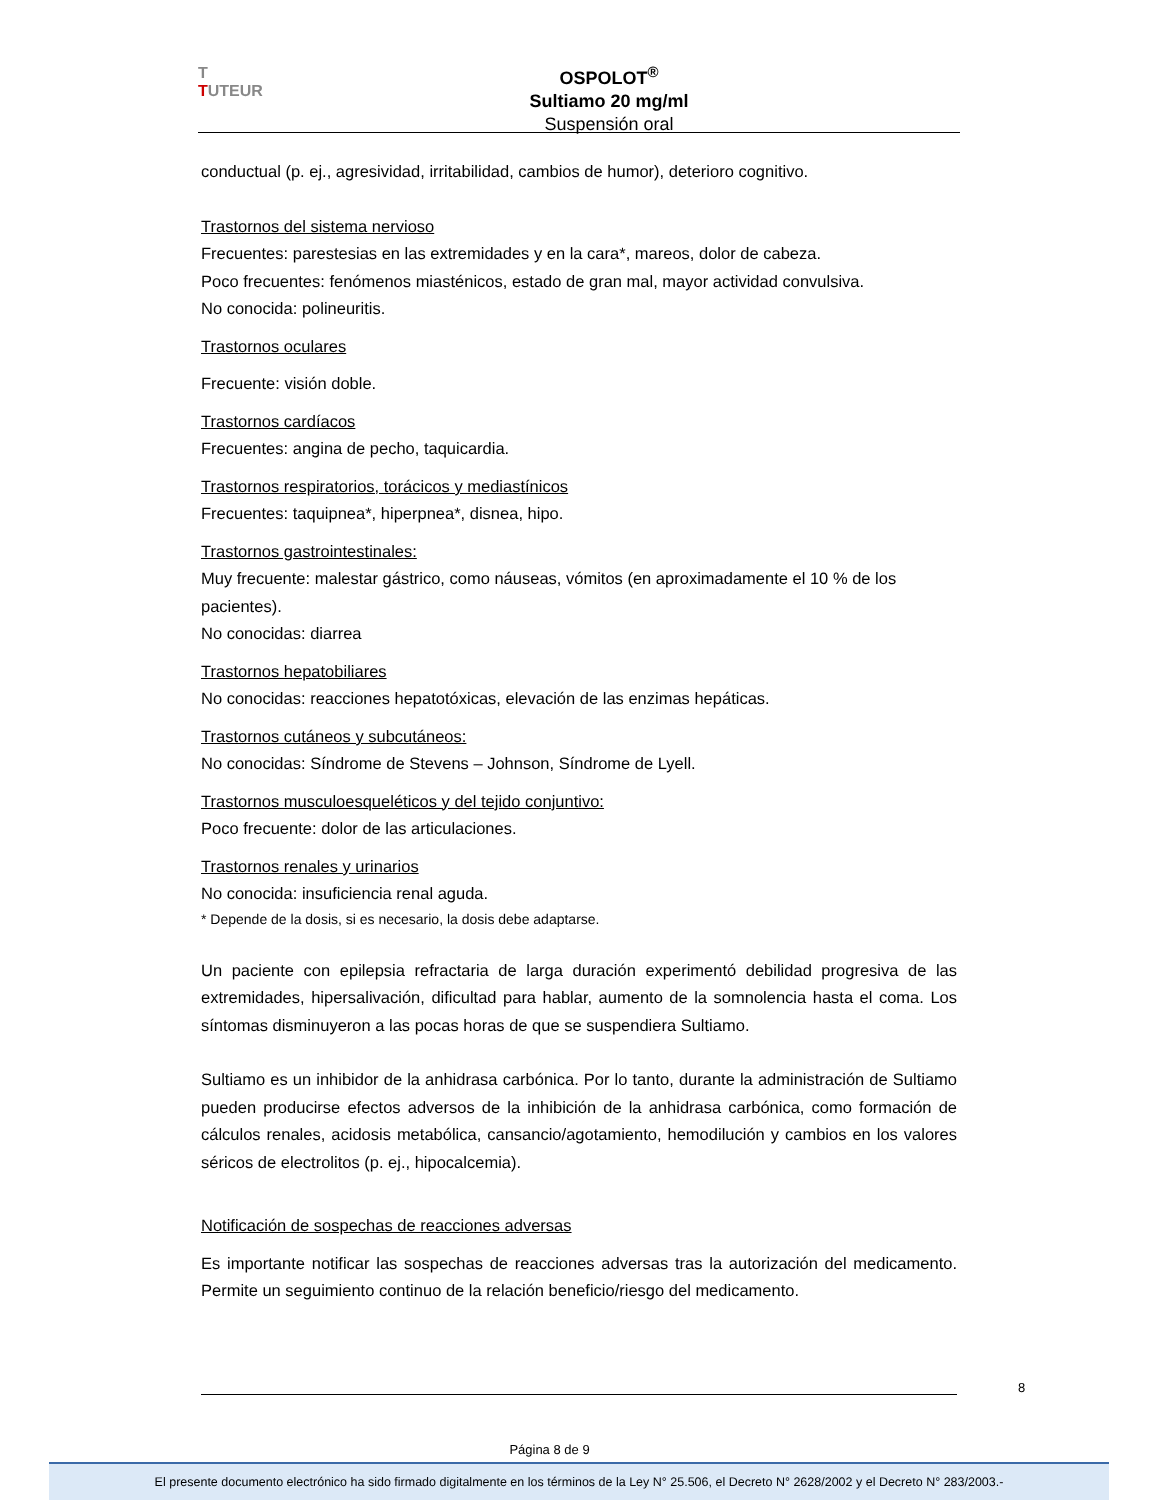T
TUTEUR
OSPOLOT<sup>®</sup>
Sultiamo 20 mg/ml
Suspensión oral
conductual (p. ej., agresividad, irritabilidad, cambios de humor), deterioro cognitivo.
Trastornos del sistema nervioso
Frecuentes: parestesias en las extremidades y en la cara*, mareos, dolor de cabeza.
Poco frecuentes: fenómenos miasténicos, estado de gran mal, mayor actividad convulsiva.
No conocida: polineuritis.
Trastornos oculares
Frecuente: visión doble.
Trastornos cardíacos
Frecuentes: angina de pecho, taquicardia.
Trastornos respiratorios, torácicos y mediastínicos
Frecuentes: taquipnea*, hiperpnea*, disnea, hipo.
Trastornos gastrointestinales:
Muy frecuente: malestar gástrico, como náuseas, vómitos (en aproximadamente el 10 % de los pacientes).
No conocidas: diarrea
Trastornos hepatobiliares
No conocidas: reacciones hepatotóxicas, elevación de las enzimas hepáticas.
Trastornos cutáneos y subcutáneos:
No conocidas: Síndrome de Stevens – Johnson, Síndrome de Lyell.
Trastornos musculoesqueléticos y del tejido conjuntivo:
Poco frecuente: dolor de las articulaciones.
Trastornos renales y urinarios
No conocida: insuficiencia renal aguda.
* Depende de la dosis, si es necesario, la dosis debe adaptarse.
Un paciente con epilepsia refractaria de larga duración experimentó debilidad progresiva de las extremidades, hipersalivación, dificultad para hablar, aumento de la somnolencia hasta el coma. Los síntomas disminuyeron a las pocas horas de que se suspendiera Sultiamo.
Sultiamo es un inhibidor de la anhidrasa carbónica. Por lo tanto, durante la administración de Sultiamo pueden producirse efectos adversos de la inhibición de la anhidrasa carbónica, como formación de cálculos renales, acidosis metabólica, cansancio/agotamiento, hemodilución y cambios en los valores séricos de electrolitos (p. ej., hipocalcemia).
Notificación de sospechas de reacciones adversas
Es importante notificar las sospechas de reacciones adversas tras la autorización del medicamento. Permite un seguimiento continuo de la relación beneficio/riesgo del medicamento.
8
Página 8 de 9
El presente documento electrónico ha sido firmado digitalmente en los términos de la Ley N° 25.506, el Decreto N° 2628/2002 y el Decreto N° 283/2003.-